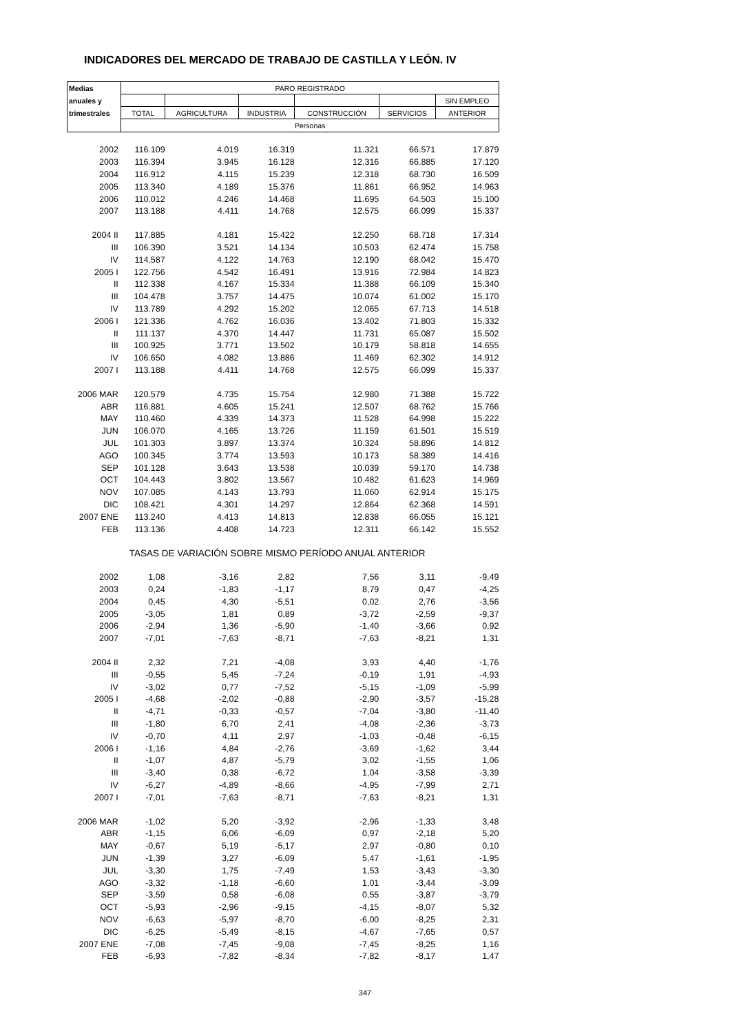INDICADORES DEL MERCADO DE TRABAJO DE CASTILLA Y LEÓN. IV
| Medias | PARO REGISTRADO | | | | | |
| anuales y | | | | | | SIN EMPLEO |
| trimestrales | TOTAL | AGRICULTURA | INDUSTRIA | CONSTRUCCIÓN | SERVICIOS | ANTERIOR |
| | Personas | | | | | |
| 2002 | 116.109 | 4.019 | 16.319 | 11.321 | 66.571 | 17.879 |
| 2003 | 116.394 | 3.945 | 16.128 | 12.316 | 66.885 | 17.120 |
| 2004 | 116.912 | 4.115 | 15.239 | 12.318 | 68.730 | 16.509 |
| 2005 | 113.340 | 4.189 | 15.376 | 11.861 | 66.952 | 14.963 |
| 2006 | 110.012 | 4.246 | 14.468 | 11.695 | 64.503 | 15.100 |
| 2007 | 113.188 | 4.411 | 14.768 | 12.575 | 66.099 | 15.337 |
| 2004 II | 117.885 | 4.181 | 15.422 | 12.250 | 68.718 | 17.314 |
| III | 106.390 | 3.521 | 14.134 | 10.503 | 62.474 | 15.758 |
| IV | 114.587 | 4.122 | 14.763 | 12.190 | 68.042 | 15.470 |
| 2005 I | 122.756 | 4.542 | 16.491 | 13.916 | 72.984 | 14.823 |
| II | 112.338 | 4.167 | 15.334 | 11.388 | 66.109 | 15.340 |
| III | 104.478 | 3.757 | 14.475 | 10.074 | 61.002 | 15.170 |
| IV | 113.789 | 4.292 | 15.202 | 12.065 | 67.713 | 14.518 |
| 2006 I | 121.336 | 4.762 | 16.036 | 13.402 | 71.803 | 15.332 |
| II | 111.137 | 4.370 | 14.447 | 11.731 | 65.087 | 15.502 |
| III | 100.925 | 3.771 | 13.502 | 10.179 | 58.818 | 14.655 |
| IV | 106.650 | 4.082 | 13.886 | 11.469 | 62.302 | 14.912 |
| 2007 I | 113.188 | 4.411 | 14.768 | 12.575 | 66.099 | 15.337 |
| 2006 MAR | 120.579 | 4.735 | 15.754 | 12.980 | 71.388 | 15.722 |
| ABR | 116.881 | 4.605 | 15.241 | 12.507 | 68.762 | 15.766 |
| MAY | 110.460 | 4.339 | 14.373 | 11.528 | 64.998 | 15.222 |
| JUN | 106.070 | 4.165 | 13.726 | 11.159 | 61.501 | 15.519 |
| JUL | 101.303 | 3.897 | 13.374 | 10.324 | 58.896 | 14.812 |
| AGO | 100.345 | 3.774 | 13.593 | 10.173 | 58.389 | 14.416 |
| SEP | 101.128 | 3.643 | 13.538 | 10.039 | 59.170 | 14.738 |
| OCT | 104.443 | 3.802 | 13.567 | 10.482 | 61.623 | 14.969 |
| NOV | 107.085 | 4.143 | 13.793 | 11.060 | 62.914 | 15.175 |
| DIC | 108.421 | 4.301 | 14.297 | 12.864 | 62.368 | 14.591 |
| 2007 ENE | 113.240 | 4.413 | 14.813 | 12.838 | 66.055 | 15.121 |
| FEB | 113.136 | 4.408 | 14.723 | 12.311 | 66.142 | 15.552 |
| | TASAS DE VARIACIÓN SOBRE MISMO PERÍODO ANUAL ANTERIOR | | | | | |
| 2002 | 1,08 | -3,16 | 2,82 | 7,56 | 3,11 | -9,49 |
| 2003 | 0,24 | -1,83 | -1,17 | 8,79 | 0,47 | -4,25 |
| 2004 | 0,45 | 4,30 | -5,51 | 0,02 | 2,76 | -3,56 |
| 2005 | -3,05 | 1,81 | 0,89 | -3,72 | -2,59 | -9,37 |
| 2006 | -2,94 | 1,36 | -5,90 | -1,40 | -3,66 | 0,92 |
| 2007 | -7,01 | -7,63 | -8,71 | -7,63 | -8,21 | 1,31 |
| 2004 II | 2,32 | 7,21 | -4,08 | 3,93 | 4,40 | -1,76 |
| III | -0,55 | 5,45 | -7,24 | -0,19 | 1,91 | -4,93 |
| IV | -3,02 | 0,77 | -7,52 | -5,15 | -1,09 | -5,99 |
| 2005 I | -4,68 | -2,02 | -0,88 | -2,90 | -3,57 | -15,28 |
| II | -4,71 | -0,33 | -0,57 | -7,04 | -3,80 | -11,40 |
| III | -1,80 | 6,70 | 2,41 | -4,08 | -2,36 | -3,73 |
| IV | -0,70 | 4,11 | 2,97 | -1,03 | -0,48 | -6,15 |
| 2006 I | -1,16 | 4,84 | -2,76 | -3,69 | -1,62 | 3,44 |
| II | -1,07 | 4,87 | -5,79 | 3,02 | -1,55 | 1,06 |
| III | -3,40 | 0,38 | -6,72 | 1,04 | -3,58 | -3,39 |
| IV | -6,27 | -4,89 | -8,66 | -4,95 | -7,99 | 2,71 |
| 2007 I | -7,01 | -7,63 | -8,71 | -7,63 | -8,21 | 1,31 |
| 2006 MAR | -1,02 | 5,20 | -3,92 | -2,96 | -1,33 | 3,48 |
| ABR | -1,15 | 6,06 | -6,09 | 0,97 | -2,18 | 5,20 |
| MAY | -0,67 | 5,19 | -5,17 | 2,97 | -0,80 | 0,10 |
| JUN | -1,39 | 3,27 | -6,09 | 5,47 | -1,61 | -1,95 |
| JUL | -3,30 | 1,75 | -7,49 | 1,53 | -3,43 | -3,30 |
| AGO | -3,32 | -1,18 | -6,60 | 1,01 | -3,44 | -3,09 |
| SEP | -3,59 | 0,58 | -6,08 | 0,55 | -3,87 | -3,79 |
| OCT | -5,93 | -2,96 | -9,15 | -4,15 | -8,07 | 5,32 |
| NOV | -6,63 | -5,97 | -8,70 | -6,00 | -8,25 | 2,31 |
| DIC | -6,25 | -5,49 | -8,15 | -4,67 | -7,65 | 0,57 |
| 2007 ENE | -7,08 | -7,45 | -9,08 | -7,45 | -8,25 | 1,16 |
| FEB | -6,93 | -7,82 | -8,34 | -7,82 | -8,17 | 1,47 |
347